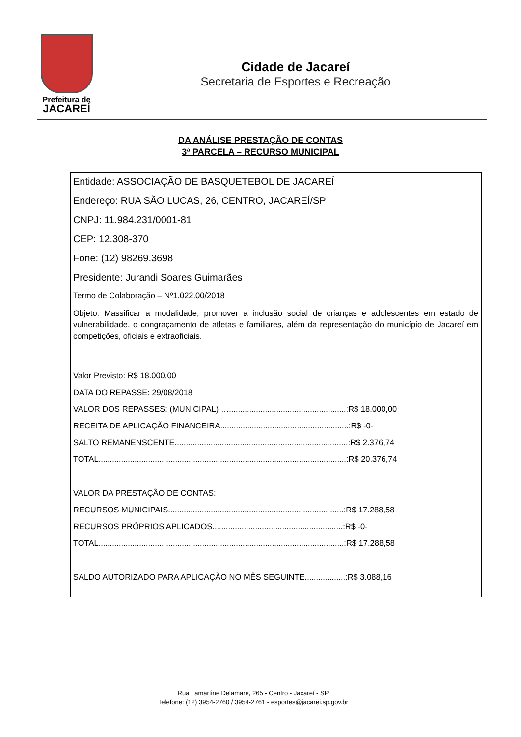Prefeitura de
JACAREÍ
Cidade de Jacareí
Secretaria de Esportes e Recreação
DA ANÁLISE PRESTAÇÃO DE CONTAS
3ª PARCELA – RECURSO MUNICIPAL
Entidade: ASSOCIAÇÃO DE BASQUETEBOL DE JACAREÍ
Endereço: RUA SÃO LUCAS, 26, CENTRO, JACAREÍ/SP
CNPJ: 11.984.231/0001-81
CEP: 12.308-370
Fone: (12) 98269.3698
Presidente: Jurandi Soares Guimarães
Termo de Colaboração – Nº1.022.00/2018
Objeto: Massificar a modalidade, promover a inclusão social de crianças e adolescentes em estado de vulnerabilidade, o congraçamento de atletas e familiares, além da representação do município de Jacareí em competições, oficiais e extraoficiais.
Valor Previsto: R$ 18.000,00
DATA DO REPASSE: 29/08/2018
VALOR DOS REPASSES: (MUNICIPAL) …....................................................:R$ 18.000,00
RECEITA DE APLICAÇÃO FINANCEIRA.........................................................:R$ -0-
SALTO REMANENSCENTE.............................................................................:R$ 2.376,74
TOTAL..............................................................................................................:R$ 20.376,74
VALOR DA PRESTAÇÃO DE CONTAS:
RECURSOS MUNICIPAIS..............................................................................:R$ 17.288,58
RECURSOS PRÓPRIOS APLICADOS..........................................................:R$ -0-
TOTAL.............................................................................................................:R$ 17.288,58
SALDO AUTORIZADO PARA APLICAÇÃO NO MÊS SEGUINTE..................:R$ 3.088,16
Rua Lamartine Delamare, 265 - Centro - Jacareí - SP
Telefone: (12) 3954-2760 / 3954-2761 - esportes@jacarei.sp.gov.br